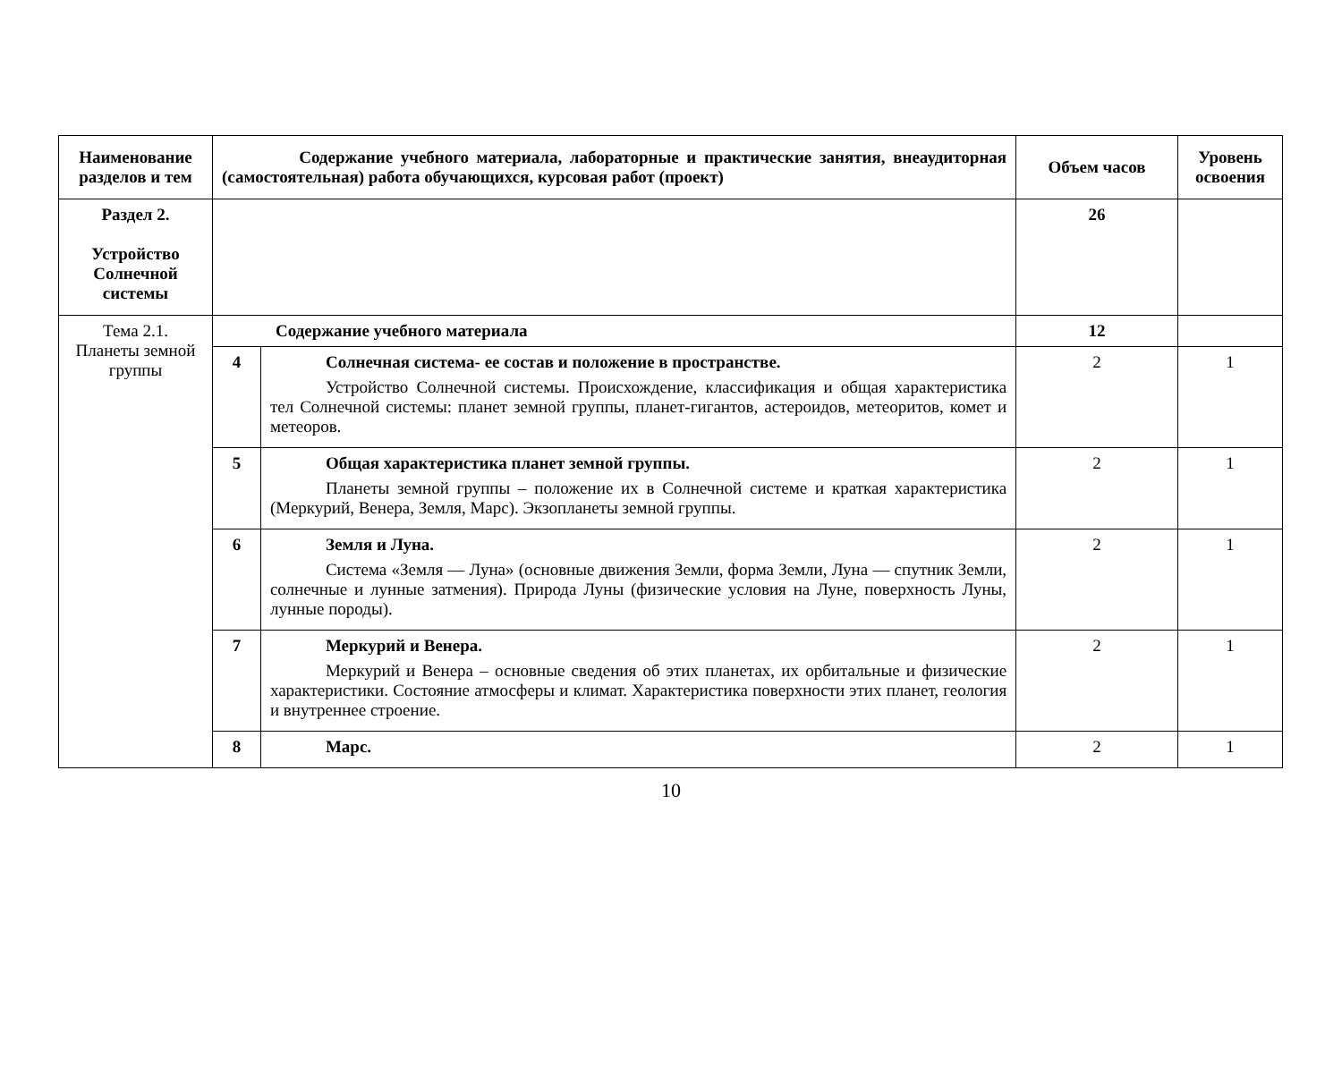| Наименование разделов и тем | Содержание учебного материала, лабораторные и практические занятия, внеаудиторная (самостоятельная) работа обучающихся, курсовая работ (проект) | | Объем часов | Уровень освоения |
| --- | --- | --- | --- | --- |
| Раздел 2. Устройство Солнечной системы | | | 26 | |
| Тема 2.1. Планеты земной группы | Содержание учебного материала | | 12 | |
| | 4 | Солнечная система- ее состав и положение в пространстве. Устройство Солнечной системы. Происхождение, классификация и общая характеристика тел Солнечной системы: планет земной группы, планет-гигантов, астероидов, метеоритов, комет и метеоров. | 2 | 1 |
| | 5 | Общая характеристика планет земной группы. Планеты земной группы – положение их в Солнечной системе и краткая характеристика (Меркурий, Венера, Земля, Марс). Экзопланеты земной группы. | 2 | 1 |
| | 6 | Земля и Луна. Система «Земля — Луна» (основные движения Земли, форма Земли, Луна — спутник Земли, солнечные и лунные затмения). Природа Луны (физические условия на Луне, поверхность Луны, лунные породы). | 2 | 1 |
| | 7 | Меркурий и Венера. Меркурий и Венера – основные сведения об этих планетах, их орбитальные и физические характеристики. Состояние атмосферы и климат. Характеристика поверхности этих планет, геология и внутреннее строение. | 2 | 1 |
| | 8 | Марс. | 2 | 1 |
10